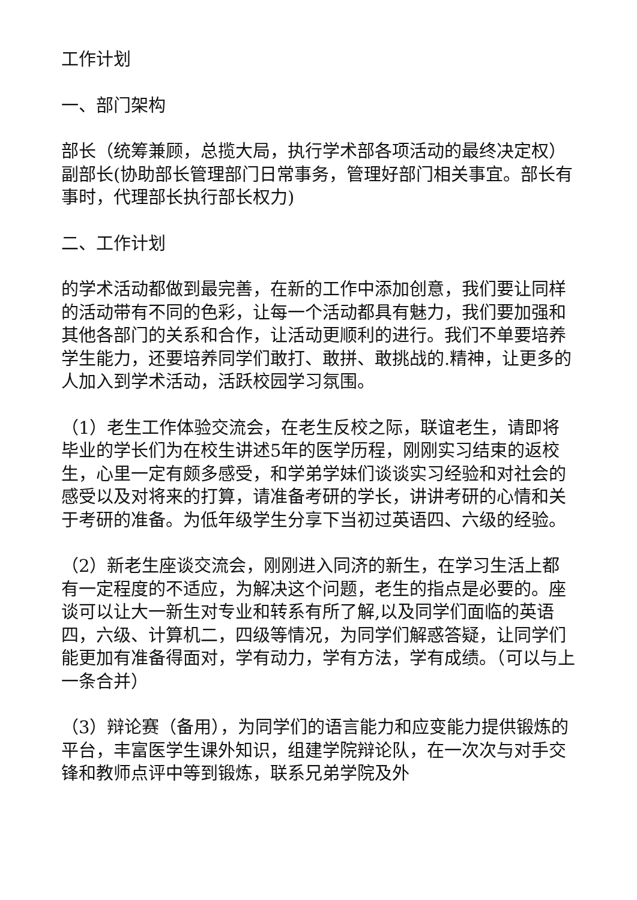工作计划
一、部门架构
部长（统筹兼顾，总揽大局，执行学术部各项活动的最终决定权） 副部长(协助部长管理部门日常事务，管理好部门相关事宜。部长有事时，代理部长执行部长权力)
二、工作计划
的学术活动都做到最完善，在新的工作中添加创意，我们要让同样的活动带有不同的色彩，让每一个活动都具有魅力，我们要加强和其他各部门的关系和合作，让活动更顺利的进行。我们不单要培养学生能力，还要培养同学们敢打、敢拼、敢挑战的.精神，让更多的人加入到学术活动，活跃校园学习氛围。
（1）老生工作体验交流会，在老生反校之际，联谊老生，请即将毕业的学长们为在校生讲述5年的医学历程，刚刚实习结束的返校生，心里一定有颇多感受，和学弟学妹们谈谈实习经验和对社会的感受以及对将来的打算，请准备考研的学长，讲讲考研的心情和关于考研的准备。为低年级学生分享下当初过英语四、六级的经验。
（2）新老生座谈交流会，刚刚进入同济的新生，在学习生活上都有一定程度的不适应，为解决这个问题，老生的指点是必要的。座谈可以让大一新生对专业和转系有所了解,以及同学们面临的英语四，六级、计算机二，四级等情况，为同学们解惑答疑，让同学们能更加有准备得面对，学有动力，学有方法，学有成绩。（可以与上一条合并）
（3）辩论赛（备用），为同学们的语言能力和应变能力提供锻炼的平台，丰富医学生课外知识，组建学院辩论队，在一次次与对手交锋和教师点评中等到锻炼，联系兄弟学院及外